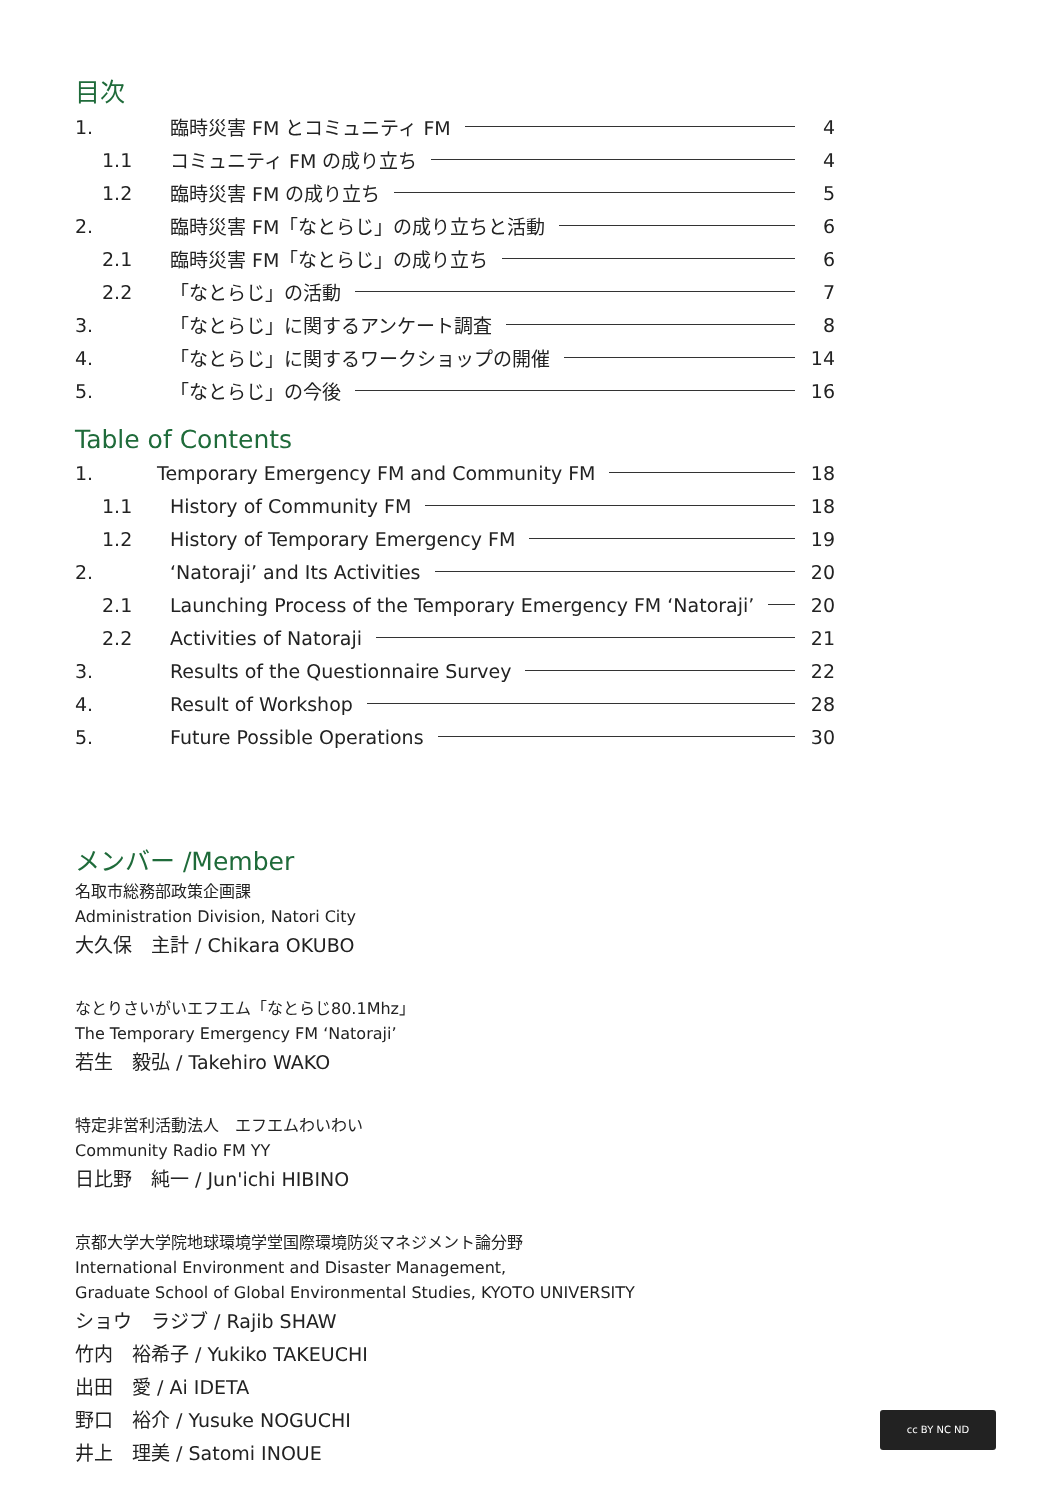目次
1. 臨時災害 FM とコミュニティ FM 4
1.1 コミュニティ FM の成り立ち 4
1.2 臨時災害 FM の成り立ち 5
2. 臨時災害 FM「なとらじ」の成り立ちと活動 6
2.1 臨時災害 FM「なとらじ」の成り立ち 6
2.2 「なとらじ」の活動 7
3. 「なとらじ」に関するアンケート調査 8
4. 「なとらじ」に関するワークショップの開催 14
5. 「なとらじ」の今後 16
Table of Contents
1. Temporary Emergency FM and Community FM 18
1.1 History of Community FM 18
1.2 History of Temporary Emergency FM 19
2. ‘Natoraji’ and Its Activities 20
2.1 Launching Process of the Temporary Emergency FM ‘Natoraji’ 20
2.2 Activities of Natoraji 21
3. Results of the Questionnaire Survey 22
4. Result of Workshop 28
5. Future Possible Operations 30
メンバー /Member
名取市総務部政策企画課
Administration Division, Natori City
大久保　主計 / Chikara OKUBO
なとりさいがいエフエム「なとらじ80.1Mhz」
The Temporary Emergency FM ‘Natoraji’
若生　毅弘 / Takehiro WAKO
特定非営利活動法人　エフエムわいわい
Community Radio FM YY
日比野　純一 / Jun'ichi HIBINO
京都大学大学院地球環境学堂国際環境防災マネジメント論分野
International Environment and Disaster Management,
Graduate School of Global Environmental Studies, KYOTO UNIVERSITY
ショウ　ラジブ / Rajib SHAW
竹内　裕希子 / Yukiko TAKEUCHI
出田　愛 / Ai IDETA
野口　裕介 / Yusuke NOGUCHI
井上　理美 / Satomi INOUE
cc BY NC ND